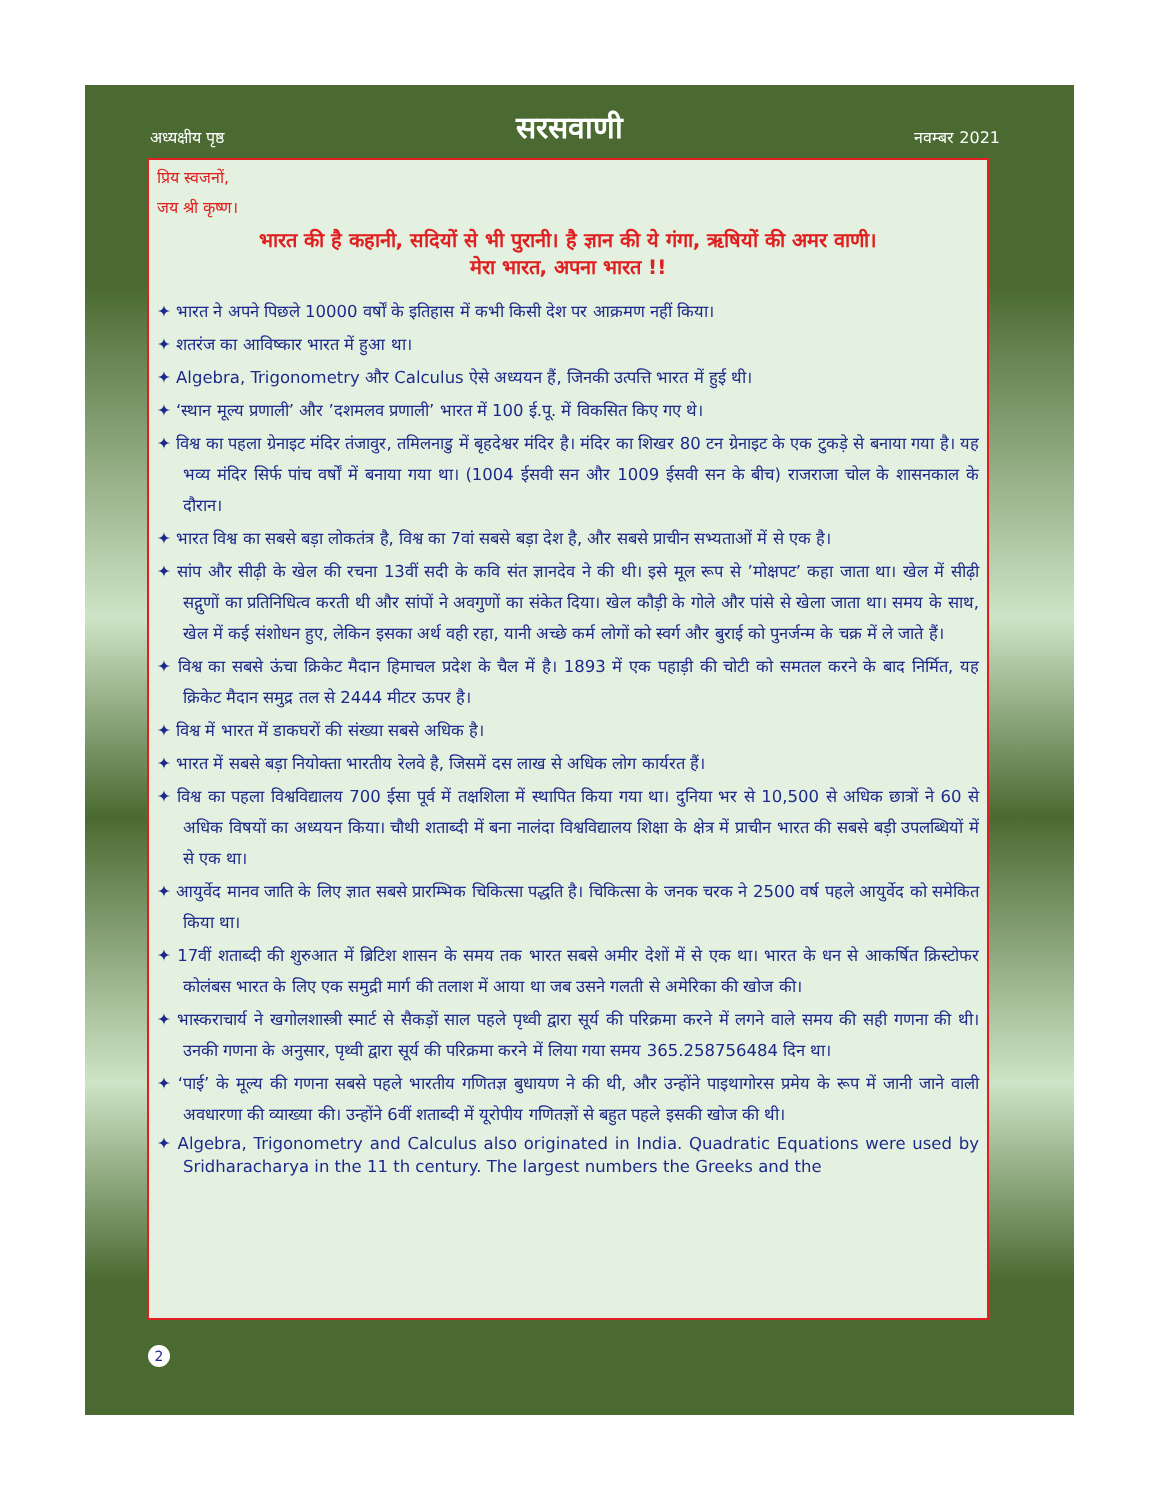अध्यक्षीय पृष्ठ
सरसवाणी
नवम्बर 2021
प्रिय स्वजनों,
जय श्री कृष्ण।
भारत की है कहानी, सदियों से भी पुरानी। है ज्ञान की ये गंगा, ऋषियों की अमर वाणी।
मेरा भारत, अपना भारत !!
✦ भारत ने अपने पिछले 10000 वर्षों के इतिहास में कभी किसी देश पर आक्रमण नहीं किया।
✦ शतरंज का आविष्कार भारत में हुआ था।
✦ Algebra, Trigonometry और Calculus ऐसे अध्ययन हैं, जिनकी उत्पत्ति भारत में हुई थी।
✦ ‘स्थान मूल्य प्रणाली’ और ’दशमलव प्रणाली’ भारत में 100 ई.पू. में विकसित किए गए थे।
✦ विश्व का पहला ग्रेनाइट मंदिर तंजावुर, तमिलनाडु में बृहदेश्वर मंदिर है। मंदिर का शिखर 80 टन ग्रेनाइट के एक टुकड़े से बनाया गया है। यह भव्य मंदिर सिर्फ पांच वर्षों में बनाया गया था। (1004 ईसवी सन और 1009 ईसवी सन के बीच) राजराजा चोल के शासनकाल के दौरान।
✦ भारत विश्व का सबसे बड़ा लोकतंत्र है, विश्व का 7वां सबसे बड़ा देश है, और सबसे प्राचीन सभ्यताओं में से एक है।
✦ सांप और सीढ़ी के खेल की रचना 13वीं सदी के कवि संत ज्ञानदेव ने की थी। इसे मूल रूप से ’मोक्षपट’ कहा जाता था। खेल में सीढ़ी सद्गुणों का प्रतिनिधित्व करती थी और सांपों ने अवगुणों का संकेत दिया। खेल कौड़ी के गोले और पांसे से खेला जाता था। समय के साथ, खेल में कई संशोधन हुए, लेकिन इसका अर्थ वही रहा, यानी अच्छे कर्म लोगों को स्वर्ग और बुराई को पुनर्जन्म के चक्र में ले जाते हैं।
✦ विश्व का सबसे ऊंचा क्रिकेट मैदान हिमाचल प्रदेश के चैल में है। 1893 में एक पहाड़ी की चोटी को समतल करने के बाद निर्मित, यह क्रिकेट मैदान समुद्र तल से 2444 मीटर ऊपर है।
✦ विश्व में भारत में डाकघरों की संख्या सबसे अधिक है।
✦ भारत में सबसे बड़ा नियोक्ता भारतीय रेलवे है, जिसमें दस लाख से अधिक लोग कार्यरत हैं।
✦ विश्व का पहला विश्वविद्यालय 700 ईसा पूर्व में तक्षशिला में स्थापित किया गया था। दुनिया भर से 10,500 से अधिक छात्रों ने 60 से अधिक विषयों का अध्ययन किया। चौथी शताब्दी में बना नालंदा विश्वविद्यालय शिक्षा के क्षेत्र में प्राचीन भारत की सबसे बड़ी उपलब्धियों में से एक था।
✦ आयुर्वेद मानव जाति के लिए ज्ञात सबसे प्रारम्भिक चिकित्सा पद्धति है। चिकित्सा के जनक चरक ने 2500 वर्ष पहले आयुर्वेद को समेकित किया था।
✦ 17वीं शताब्दी की शुरुआत में ब्रिटिश शासन के समय तक भारत सबसे अमीर देशों में से एक था। भारत के धन से आकर्षित क्रिस्टोफर कोलंबस भारत के लिए एक समुद्री मार्ग की तलाश में आया था जब उसने गलती से अमेरिका की खोज की।
✦ भास्कराचार्य ने खगोलशास्त्री स्मार्ट से सैकड़ों साल पहले पृथ्वी द्वारा सूर्य की परिक्रमा करने में लगने वाले समय की सही गणना की थी। उनकी गणना के अनुसार, पृथ्वी द्वारा सूर्य की परिक्रमा करने में लिया गया समय 365.258756484 दिन था।
✦ ‘पाई’ के मूल्य की गणना सबसे पहले भारतीय गणितज्ञ बुधायण ने की थी, और उन्होंने पाइथागोरस प्रमेय के रूप में जानी जाने वाली अवधारणा की व्याख्या की। उन्होंने 6वीं शताब्दी में यूरोपीय गणितज्ञों से बहुत पहले इसकी खोज की थी।
✦ Algebra, Trigonometry and Calculus also originated in India. Quadratic Equations were used by Sridharacharya in the 11 th century. The largest numbers the Greeks and the
2